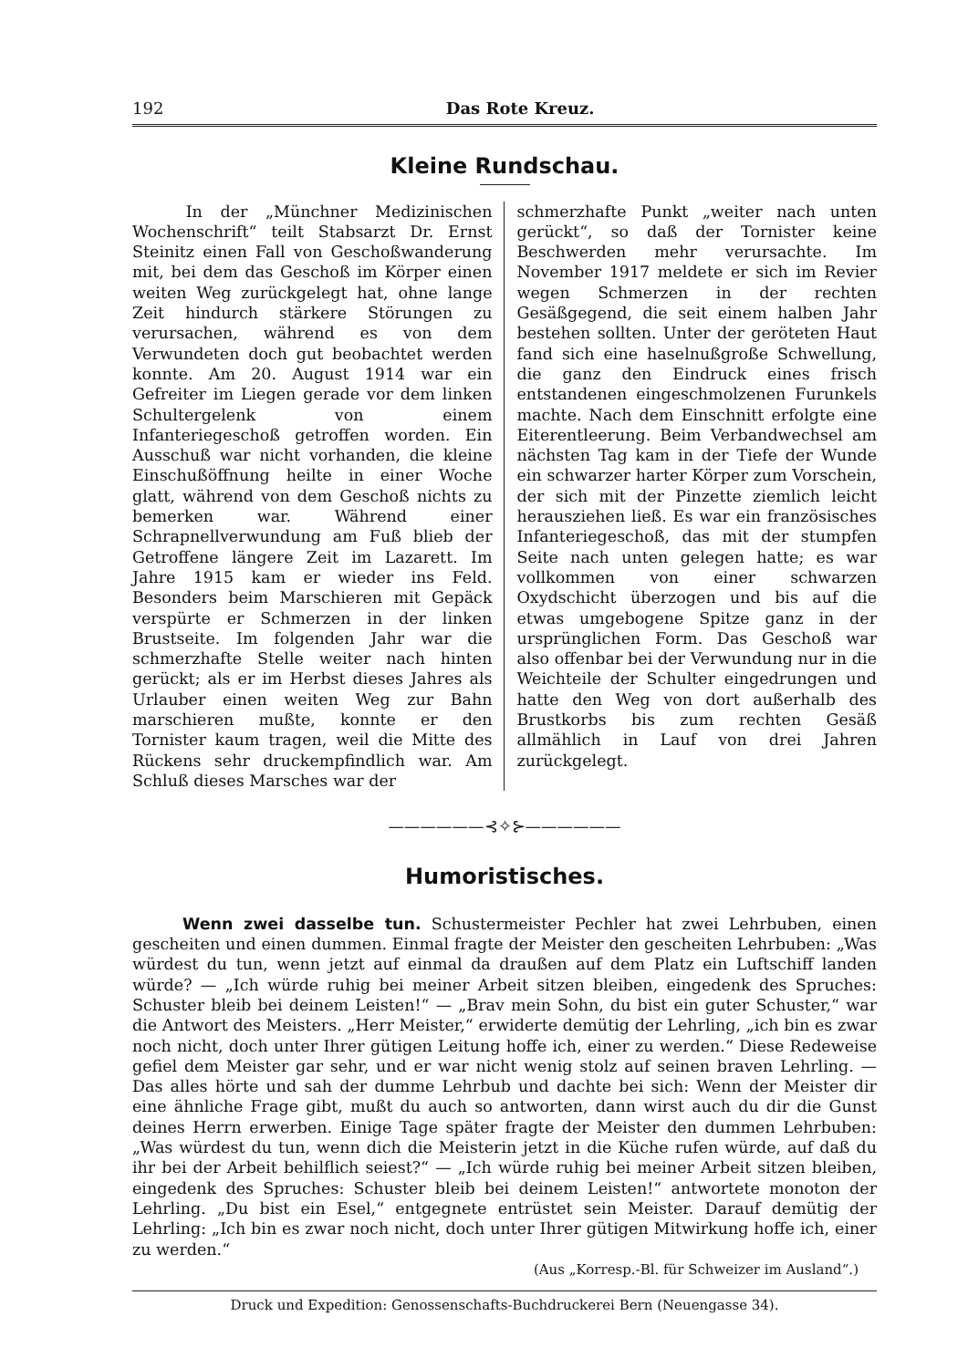192 Das Rote Kreuz.
Kleine Rundschau.
In der „Münchner Medizinischen Wochenschrift“ teilt Stabsarzt Dr. Ernst Steinitz einen Fall von Geschoßwanderung mit, bei dem das Geschoß im Körper einen weiten Weg zurückgelegt hat, ohne lange Zeit hindurch stärkere Störungen zu verursachen, während es von dem Verwundeten doch gut beobachtet werden konnte. Am 20. August 1914 war ein Gefreiter im Liegen gerade vor dem linken Schultergelenk von einem Infanteriegeschoß getroffen worden. Ein Ausschuß war nicht vorhanden, die kleine Einschußöffnung heilte in einer Woche glatt, während von dem Geschoß nichts zu bemerken war. Während einer Schrapnellverwundung am Fuß blieb der Getroffene längere Zeit im Lazarett. Im Jahre 1915 kam er wieder ins Feld. Besonders beim Marschieren mit Gepäck verspürte er Schmerzen in der linken Brustseite. Im folgenden Jahr war die schmerzhafte Stelle weiter nach hinten gerückt; als er im Herbst dieses Jahres als Urlauber einen weiten Weg zur Bahn marschieren mußte, konnte er den Tornister kaum tragen, weil die Mitte des Rückens sehr druckempfindlich war. Am Schluß dieses Marsches war der
schmerzhafte Punkt „weiter nach unten gerückt“, so daß der Tornister keine Beschwerden mehr verursachte. Im November 1917 meldete er sich im Revier wegen Schmerzen in der rechten Gesäßgegend, die seit einem halben Jahr bestehen sollten. Unter der geröteten Haut fand sich eine haselnußgroße Schwellung, die ganz den Eindruck eines frisch entstandenen eingeschmolzenen Furunkels machte. Nach dem Einschnitt erfolgte eine Eiterentleerung. Beim Verbandwechsel am nächsten Tag kam in der Tiefe der Wunde ein schwarzer harter Körper zum Vorschein, der sich mit der Pinzette ziemlich leicht herausziehen ließ. Es war ein französisches Infanteriegeschoß, das mit der stumpfen Seite nach unten gelegen hatte; es war vollkommen von einer schwarzen Oxydschicht überzogen und bis auf die etwas umgebogene Spitze ganz in der ursprünglichen Form. Das Geschoß war also offenbar bei der Verwundung nur in die Weichteile der Schulter eingedrungen und hatte den Weg von dort außerhalb des Brustkorbs bis zum rechten Gesäß allmählich in Lauf von drei Jahren zurückgelegt.
——————⊰✧⊱——————
Humoristisches.
Wenn zwei dasselbe tun. Schustermeister Pechler hat zwei Lehrbuben, einen gescheiten und einen dummen. Einmal fragte der Meister den gescheiten Lehrbuben: „Was würdest du tun, wenn jetzt auf einmal da draußen auf dem Platz ein Luftschiff landen würde? — „Ich würde ruhig bei meiner Arbeit sitzen bleiben, eingedenk des Spruches: Schuster bleib bei deinem Leisten!“ — „Brav mein Sohn, du bist ein guter Schuster,“ war die Antwort des Meisters. „Herr Meister,“ erwiderte demütig der Lehrling, „ich bin es zwar noch nicht, doch unter Ihrer gütigen Leitung hoffe ich, einer zu werden.“ Diese Redeweise gefiel dem Meister gar sehr, und er war nicht wenig stolz auf seinen braven Lehrling. — Das alles hörte und sah der dumme Lehrbub und dachte bei sich: Wenn der Meister dir eine ähnliche Frage gibt, mußt du auch so antworten, dann wirst auch du dir die Gunst deines Herrn erwerben. Einige Tage später fragte der Meister den dummen Lehrbuben: „Was würdest du tun, wenn dich die Meisterin jetzt in die Küche rufen würde, auf daß du ihr bei der Arbeit behilflich seiest?“ — „Ich würde ruhig bei meiner Arbeit sitzen bleiben, eingedenk des Spruches: Schuster bleib bei deinem Leisten!“ antwortete monoton der Lehrling. „Du bist ein Esel,“ entgegnete entrüstet sein Meister. Darauf demütig der Lehrling: „Ich bin es zwar noch nicht, doch unter Ihrer gütigen Mitwirkung hoffe ich, einer zu werden.“
(Aus „Korresp.-Bl. für Schweizer im Ausland“.)
Druck und Expedition: Genossenschafts-Buchdruckerei Bern (Neuengasse 34).